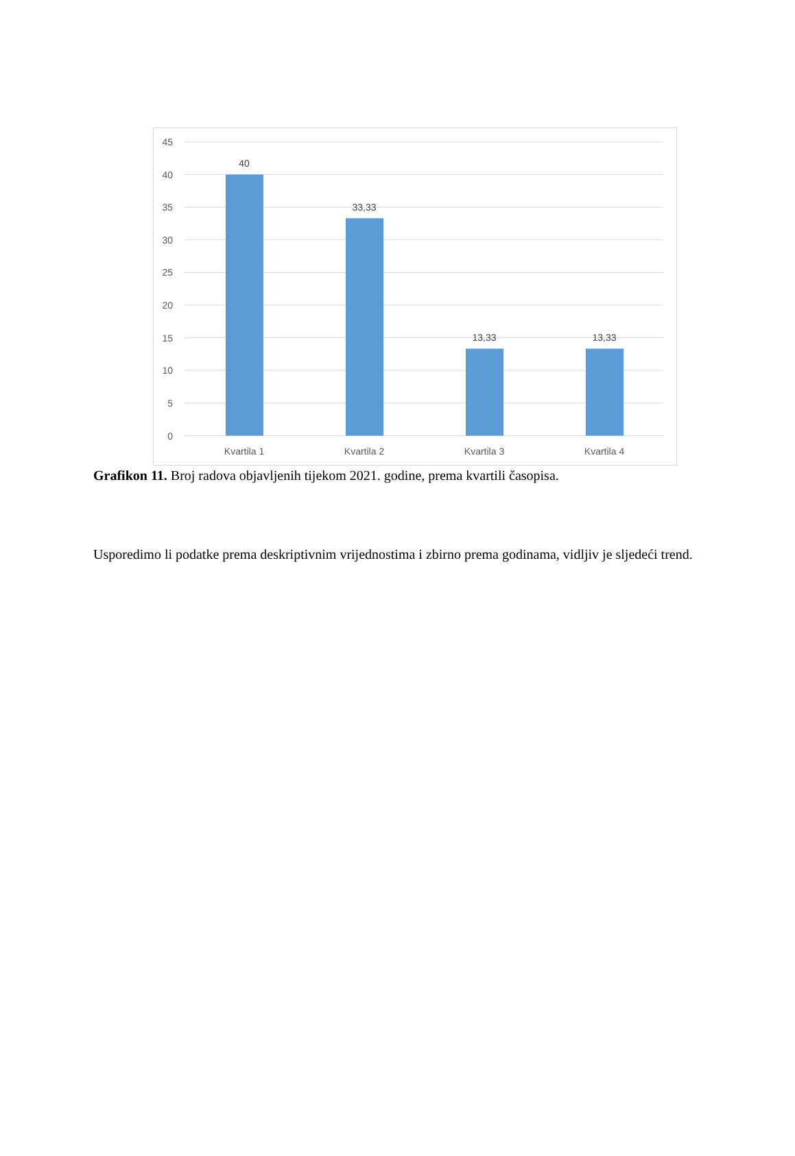45
40
35
30
25
20
15
10
5
0
40
33,33
13,33
13,33
Kvartila 1
Kvartila 2
Kvartila 3
Kvartila 4
Grafikon 11. Broj radova objavljenih tijekom 2021. godine, prema kvartili časopisa.
Usporedimo li podatke prema deskriptivnim vrijednostima i zbirno prema godinama, vidljiv je sljedeći trend.